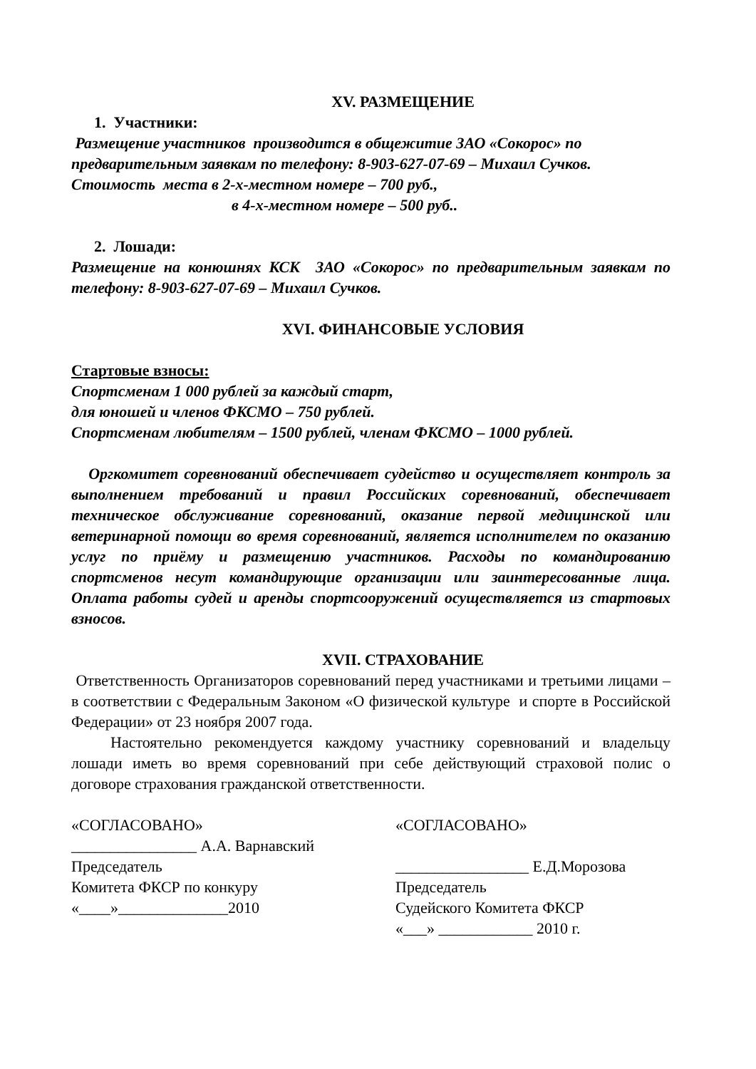XV. РАЗМЕЩЕНИЕ
1. Участники:
Размещение участников производится в общежитие ЗАО «Сокорос» по предварительным заявкам по телефону: 8-903-627-07-69 – Михаил Сучков.
Стоимость места в 2-х-местном номере – 700 руб.,
в 4-х-местном номере – 500 руб..
2. Лошади:
Размещение на конюшнях КСК ЗАО «Сокорос» по предварительным заявкам по телефону: 8-903-627-07-69 – Михаил Сучков.
XVI. ФИНАНСОВЫЕ УСЛОВИЯ
Стартовые взносы:
Спортсменам 1 000 рублей за каждый старт,
для юношей и членов ФКСМО – 750 рублей.
Спортсменам любителям – 1500 рублей, членам ФКСМО – 1000 рублей.
Оргкомитет соревнований обеспечивает судейство и осуществляет контроль за выполнением требований и правил Российских соревнований, обеспечивает техническое обслуживание соревнований, оказание первой медицинской или ветеринарной помощи во время соревнований, является исполнителем по оказанию услуг по приёму и размещению участников. Расходы по командированию спортсменов несут командирующие организации или заинтересованные лица. Оплата работы судей и аренды спортсооружений осуществляется из стартовых взносов.
XVII. СТРАХОВАНИЕ
Ответственность Организаторов соревнований перед участниками и третьими лицами – в соответствии с Федеральным Законом «О физической культуре и спорте в Российской Федерации» от 23 ноября 2007 года.
Настоятельно рекомендуется каждому участнику соревнований и владельцу лошади иметь во время соревнований при себе действующий страховой полис о договоре страхования гражданской ответственности.
«СОГЛАСОВАНО»
________________ А.А. Варнавский
Председатель
Комитета ФКСР по конкуру
«____»______________2010
«СОГЛАСОВАНО»
_________________ Е.Д.Морозова
Председатель
Судейского Комитета ФКСР
«___» ____________ 2010 г.